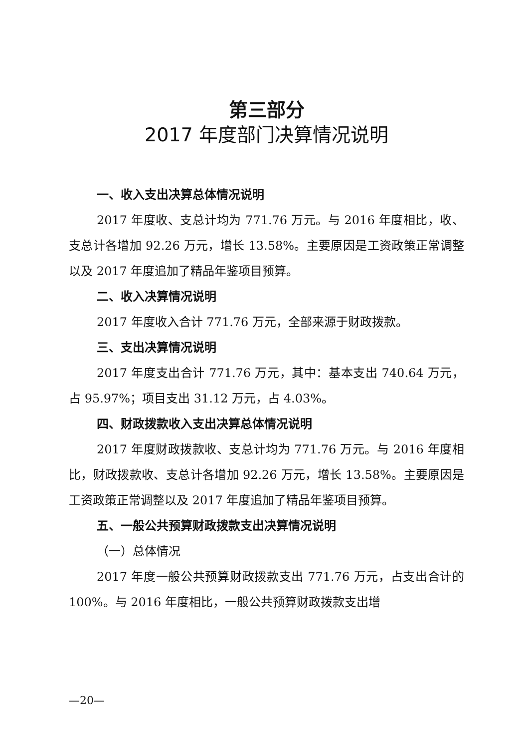第三部分
2017 年度部门决算情况说明
一、收入支出决算总体情况说明
2017 年度收、支总计均为 771.76 万元。与 2016 年度相比，收、支总计各增加 92.26 万元，增长 13.58%。主要原因是工资政策正常调整以及 2017 年度追加了精品年鉴项目预算。
二、收入决算情况说明
2017 年度收入合计 771.76 万元，全部来源于财政拨款。
三、支出决算情况说明
2017 年度支出合计 771.76 万元，其中：基本支出 740.64 万元，占 95.97%；项目支出 31.12 万元，占 4.03%。
四、财政拨款收入支出决算总体情况说明
2017 年度财政拨款收、支总计均为 771.76 万元。与 2016 年度相比，财政拨款收、支总计各增加 92.26 万元，增长 13.58%。主要原因是工资政策正常调整以及 2017 年度追加了精品年鉴项目预算。
五、一般公共预算财政拨款支出决算情况说明
（一）总体情况
2017 年度一般公共预算财政拨款支出 771.76 万元，占支出合计的 100%。与 2016 年度相比，一般公共预算财政拨款支出增
—20—